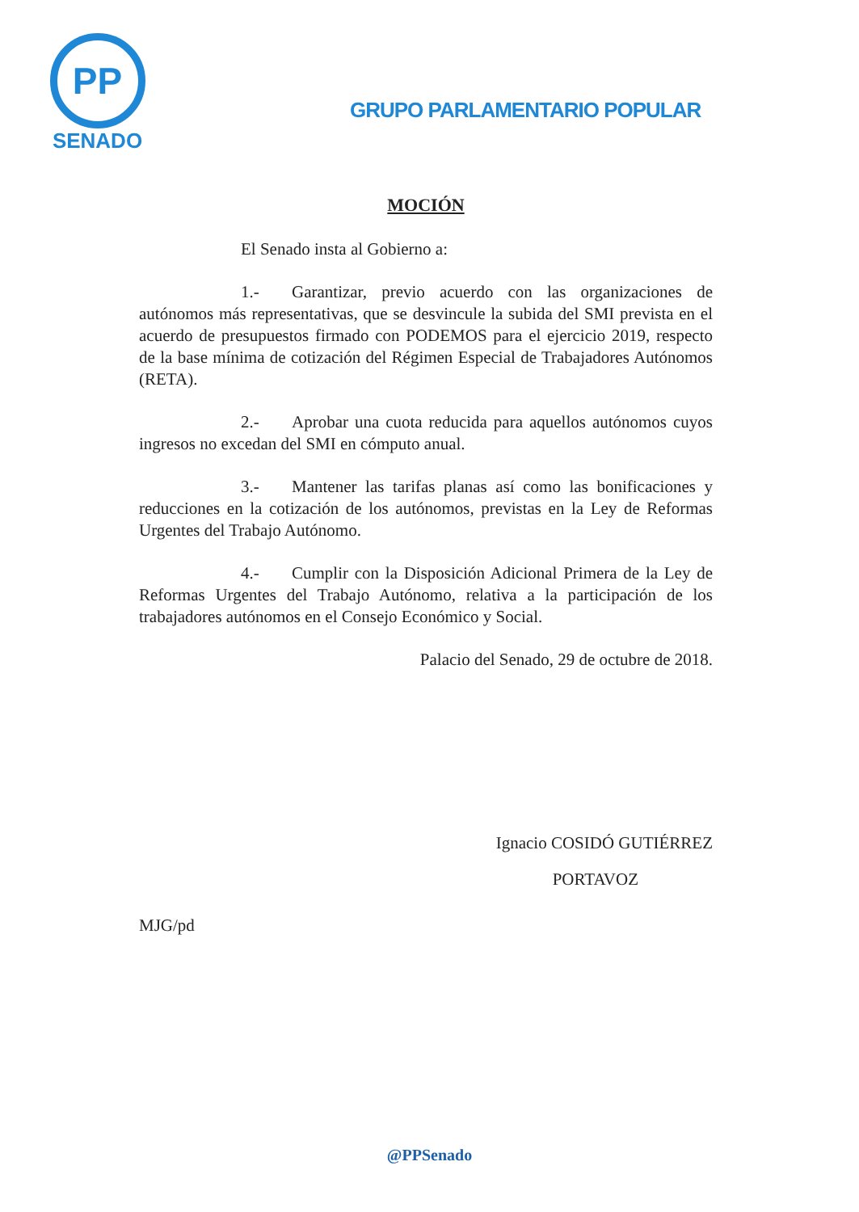PP
SENADO
GRUPO PARLAMENTARIO POPULAR
MOCIÓN
El Senado insta al Gobierno a:
1.- Garantizar, previo acuerdo con las organizaciones de autónomos más representativas, que se desvincule la subida del SMI prevista en el acuerdo de presupuestos firmado con PODEMOS para el ejercicio 2019, respecto de la base mínima de cotización del Régimen Especial de Trabajadores Autónomos (RETA).
2.- Aprobar una cuota reducida para aquellos autónomos cuyos ingresos no excedan del SMI en cómputo anual.
3.- Mantener las tarifas planas así como las bonificaciones y reducciones en la cotización de los autónomos, previstas en la Ley de Reformas Urgentes del Trabajo Autónomo.
4.- Cumplir con la Disposición Adicional Primera de la Ley de Reformas Urgentes del Trabajo Autónomo, relativa a la participación de los trabajadores autónomos en el Consejo Económico y Social.
Palacio del Senado, 29 de octubre de 2018.
Ignacio COSIDÓ GUTIÉRREZ
PORTAVOZ
MJG/pd
@PPSenado